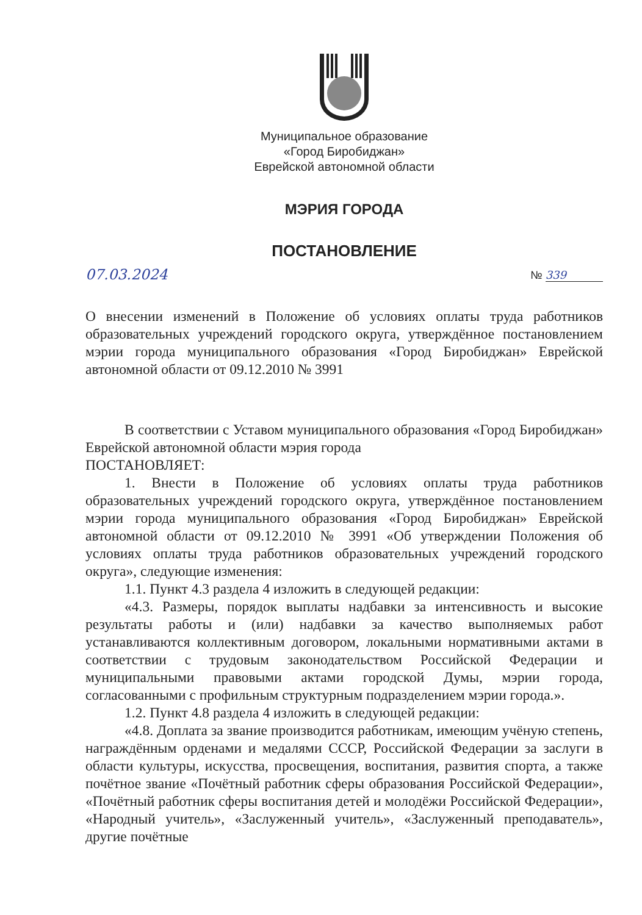Муниципальное образование
«Город Биробиджан»
Еврейской автономной области
МЭРИЯ ГОРОДА
ПОСТАНОВЛЕНИЕ
07.03.2024 № 339
О внесении изменений в Положение об условиях оплаты труда работников образовательных учреждений городского округа, утверждённое постановлением мэрии города муниципального образования «Город Биробиджан» Еврейской автономной области от 09.12.2010 № 3991
В соответствии с Уставом муниципального образования «Город Биробиджан» Еврейской автономной области мэрия города
ПОСТАНОВЛЯЕТ:
1. Внести в Положение об условиях оплаты труда работников образовательных учреждений городского округа, утверждённое постановлением мэрии города муниципального образования «Город Биробиджан» Еврейской автономной области от 09.12.2010 № 3991 «Об утверждении Положения об условиях оплаты труда работников образовательных учреждений городского округа», следующие изменения:
1.1. Пункт 4.3 раздела 4 изложить в следующей редакции:
«4.3. Размеры, порядок выплаты надбавки за интенсивность и высокие результаты работы и (или) надбавки за качество выполняемых работ устанавливаются коллективным договором, локальными нормативными актами в соответствии с трудовым законодательством Российской Федерации и муниципальными правовыми актами городской Думы, мэрии города, согласованными с профильным структурным подразделением мэрии города.».
1.2. Пункт 4.8 раздела 4 изложить в следующей редакции:
«4.8. Доплата за звание производится работникам, имеющим учёную степень, награждённым орденами и медалями СССР, Российской Федерации за заслуги в области культуры, искусства, просвещения, воспитания, развития спорта, а также почётное звание «Почётный работник сферы образования Российской Федерации», «Почётный работник сферы воспитания детей и молодёжи Российской Федерации», «Народный учитель», «Заслуженный учитель», «Заслуженный преподаватель», другие почётные